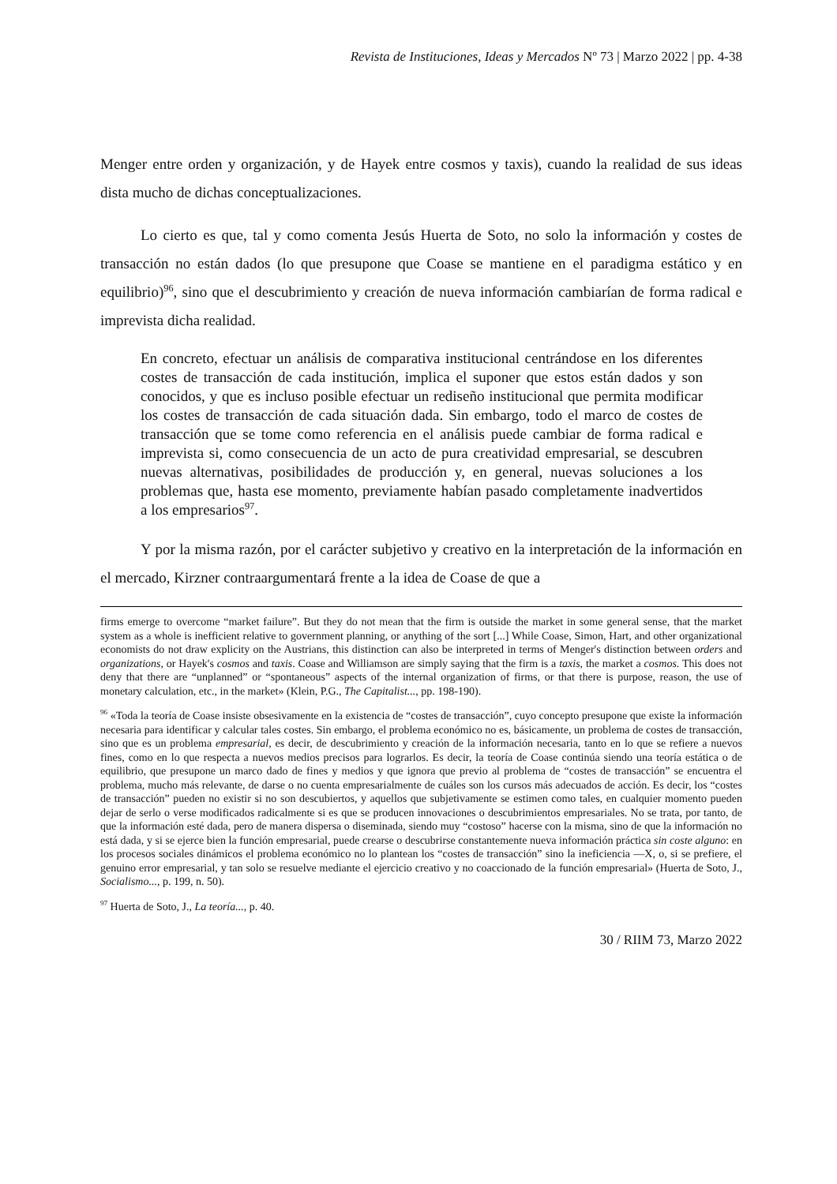Revista de Instituciones, Ideas y Mercados Nº 73 | Marzo 2022 | pp. 4-38
Menger entre orden y organización, y de Hayek entre cosmos y taxis), cuando la realidad de sus ideas dista mucho de dichas conceptualizaciones.
Lo cierto es que, tal y como comenta Jesús Huerta de Soto, no solo la información y costes de transacción no están dados (lo que presupone que Coase se mantiene en el paradigma estático y en equilibrio)<sup>96</sup>, sino que el descubrimiento y creación de nueva información cambiarían de forma radical e imprevista dicha realidad.
En concreto, efectuar un análisis de comparativa institucional centrándose en los diferentes costes de transacción de cada institución, implica el suponer que estos están dados y son conocidos, y que es incluso posible efectuar un rediseño institucional que permita modificar los costes de transacción de cada situación dada. Sin embargo, todo el marco de costes de transacción que se tome como referencia en el análisis puede cambiar de forma radical e imprevista si, como consecuencia de un acto de pura creatividad empresarial, se descubren nuevas alternativas, posibilidades de producción y, en general, nuevas soluciones a los problemas que, hasta ese momento, previamente habían pasado completamente inadvertidos a los empresarios<sup>97</sup>.
Y por la misma razón, por el carácter subjetivo y creativo en la interpretación de la información en el mercado, Kirzner contraargumentará frente a la idea de Coase de que a
firms emerge to overcome “market failure”. But they do not mean that the firm is outside the market in some general sense, that the market system as a whole is inefficient relative to government planning, or anything of the sort [...] While Coase, Simon, Hart, and other organizational economists do not draw explicity on the Austrians, this distinction can also be interpreted in terms of Menger's distinction between orders and organizations, or Hayek's cosmos and taxis. Coase and Williamson are simply saying that the firm is a taxis, the market a cosmos. This does not deny that there are “unplanned” or “spontaneous” aspects of the internal organization of firms, or that there is purpose, reason, the use of monetary calculation, etc., in the market» (Klein, P.G., The Capitalist..., pp. 198-190).
<sup>96</sup> «Toda la teoría de Coase insiste obsesivamente en la existencia de “costes de transacción”, cuyo concepto presupone que existe la información necesaria para identificar y calcular tales costes. Sin embargo, el problema económico no es, básicamente, un problema de costes de transacción, sino que es un problema empresarial, es decir, de descubrimiento y creación de la información necesaria, tanto en lo que se refiere a nuevos fines, como en lo que respecta a nuevos medios precisos para lograrlos. Es decir, la teoría de Coase continúa siendo una teoría estática o de equilibrio, que presupone un marco dado de fines y medios y que ignora que previo al problema de “costes de transacción” se encuentra el problema, mucho más relevante, de darse o no cuenta empresarialmente de cuáles son los cursos más adecuados de acción. Es decir, los “costes de transacción” pueden no existir si no son descubiertos, y aquellos que subjetivamente se estimen como tales, en cualquier momento pueden dejar de serlo o verse modificados radicalmente si es que se producen innovaciones o descubrimientos empresariales. No se trata, por tanto, de que la información esté dada, pero de manera dispersa o diseminada, siendo muy “costoso” hacerse con la misma, sino de que la información no está dada, y si se ejerce bien la función empresarial, puede crearse o descubrirse constantemente nueva información práctica sin coste alguno: en los procesos sociales dinámicos el problema económico no lo plantean los “costes de transacción” sino la ineficiencia —X, o, si se prefiere, el genuino error empresarial, y tan solo se resuelve mediante el ejercicio creativo y no coaccionado de la función empresarial» (Huerta de Soto, J., Socialismo..., p. 199, n. 50).
<sup>97</sup> Huerta de Soto, J., La teoría..., p. 40.
30 / RIIM 73, Marzo 2022